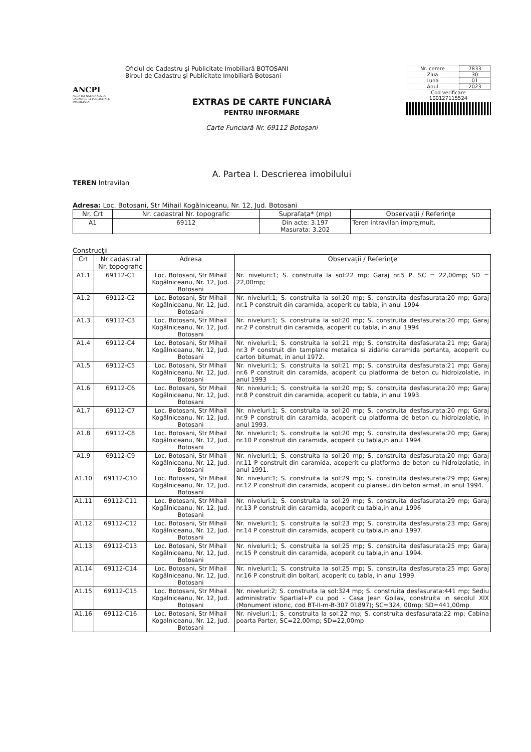ANCPI
AGENTIA NATIONALA DE CADASTRU SI PUBLICITATE IMOBILIARA
Oficiul de Cadastru şi Publicitate Imobiliară BOTOSANI
Biroul de Cadastru şi Publicitate Imobiliară Botosani
EXTRAS DE CARTE FUNCIARĂ
PENTRU INFORMARE
Carte Funciară Nr. 69112 Botoşani
| Nr. cerere | 7833 |
| Ziua | 30 |
| Luna | 01 |
| Anul | 2023 |
Cod verificare
100127115524
A. Partea I. Descrierea imobilului
TEREN Intravilan
Adresa: Loc. Botosani, Str Mihail Kogălniceanu, Nr. 12, Jud. Botosani
| Nr. Crt | Nr. cadastral Nr. topografic | Suprafaţa* (mp) | Observaţii / Referinţe |
| --- | --- | --- | --- |
| A1 | 69112 | Din acte: 3.197 Masurata: 3.202 | Teren intravilan imprejmuit. |
Construcţii
| Crt | Nr cadastral Nr. topografic | Adresa | Observaţii / Referinţe |
| --- | --- | --- | --- |
| A1.1 | 69112-C1 | Loc. Botosani, Str Mihail Kogălniceanu, Nr. 12, Jud. Botosani | Nr. niveluri:1; S. construita la sol:22 mp; Garaj nr.5 P, SC = 22,00mp; SD = 22,00mp; |
| A1.2 | 69112-C2 | Loc. Botosani, Str Mihail Kogălniceanu, Nr. 12, Jud. Botosani | Nr. niveluri:1; S. construita la sol:20 mp; S. construita desfasurata:20 mp; Garaj nr.1 P construit din caramida, acoperit cu tabla, in anul 1994 |
| A1.3 | 69112-C3 | Loc. Botosani, Str Mihail Kogălniceanu, Nr. 12, Jud. Botosani | Nr. niveluri:1; S. construita la sol:20 mp; S. construita desfasurata:20 mp; Garaj nr.2 P construit din caramida, acoperit cu tabla, in anul 1994 |
| A1.4 | 69112-C4 | Loc. Botosani, Str Mihail Kogălniceanu, Nr. 12, Jud. Botosani | Nr. niveluri:1; S. construita la sol:21 mp; S. construita desfasurata:21 mp; Garaj nr.3 P construit din tamplarie metalica si zidarie caramida portanta, acoperit cu carton bitumat, in anul 1972. |
| A1.5 | 69112-C5 | Loc. Botosani, Str Mihail Kogălniceanu, Nr. 12, Jud. Botosani | Nr. niveluri:1; S. construita la sol:21 mp; S. construita desfasurata:21 mp; Garaj nr.6 P construit din caramida, acoperit cu platforma de beton cu hidroizolatie, in anul 1993 |
| A1.6 | 69112-C6 | Loc. Botosani, Str Mihail Kogălniceanu, Nr. 12, Jud. Botosani | Nr. niveluri:1; S. construita la sol:20 mp; S. construita desfasurata:20 mp; Garaj nr.8 P construit din caramida, acoperit cu tabla, in anul 1993. |
| A1.7 | 69112-C7 | Loc. Botosani, Str Mihail Kogălniceanu, Nr. 12, Jud. Botosani | Nr. niveluri:1; S. construita la sol:20 mp; S. construita desfasurata:20 mp; Garaj nr.9 P construit din caramida, acoperit cu platforma de beton cu hidroizolatie, in anul 1993. |
| A1.8 | 69112-C8 | Loc. Botosani, Str Mihail Kogălniceanu, Nr. 12, Jud. Botosani | Nr. niveluri:1; S. construita la sol:20 mp; S. construita desfasurata:20 mp; Garaj nr.10 P construit din caramida, acoperit cu tabla,in anul 1994 |
| A1.9 | 69112-C9 | Loc. Botosani, Str Mihail Kogălniceanu, Nr. 12, Jud. Botosani | Nr. niveluri:1; S. construita la sol:20 mp; S. construita desfasurata:20 mp; Garaj nr.11 P construit din caramida, acoperit cu platforma de beton cu hidroizolatie, in anul 1991. |
| A1.10 | 69112-C10 | Loc. Botosani, Str Mihail Kogălniceanu, Nr. 12, Jud. Botosani | Nr. niveluri:1; S. construita la sol:29 mp; S. construita desfasurata:29 mp; Garaj nr.12 P construit din caramida, acoperit cu planseu din beton armat, in anul 1994. |
| A1.11 | 69112-C11 | Loc. Botosani, Str Mihail Kogălniceanu, Nr. 12, Jud. Botosani | Nr. niveluri:1; S. construita la sol:29 mp; S. construita desfasurata:29 mp; Garaj nr.13 P construit din caramida, acoperit cu tabla,in anul 1996 |
| A1.12 | 69112-C12 | Loc. Botosani, Str Mihail Kogălniceanu, Nr. 12, Jud. Botosani | Nr. niveluri:1; S. construita la sol:23 mp; S. construita desfasurata:23 mp; Garaj nr.14 P construit din caramida, acoperit cu tabla,in anul 1997. |
| A1.13 | 69112-C13 | Loc. Botosani, Str Mihail Kogălniceanu, Nr. 12, Jud. Botosani | Nr. niveluri:1; S. construita la sol:25 mp; S. construita desfasurata:25 mp; Garaj nr.15 P construit din caramida, acoperit cu tabla,in anul 1994. |
| A1.14 | 69112-C14 | Loc. Botosani, Str Mihail Kogălniceanu, Nr. 12, Jud. Botosani | Nr. niveluri:1; S. construita la sol:25 mp; S. construita desfasurata:25 mp; Garaj nr.16 P construit din boltari, acoperit cu tabla, in anul 1999. |
| A1.15 | 69112-C15 | Loc. Botosani, Str Mihail Kogalniceanu, Nr. 12, Jud. Botosani | Nr. niveluri:2; S. construita la sol:324 mp; S. construita desfasurata:441 mp; Sediu administrativ Spartial+P cu pod - Casa Jean Goilav, construita in secolul XIX (Monument istoric, cod BT-II-m-B-307 01897); SC=324, 00mp; SD=441,00mp |
| A1.16 | 69112-C16 | Loc. Botosani, Str Mihail Kogalniceanu, Nr. 12, Jud. Botosani | Nr. niveluri:1; S. construita la sol:22 mp; S. construita desfasurata:22 mp; Cabina poarta Parter, SC=22,00mp; SD=22,00mp |